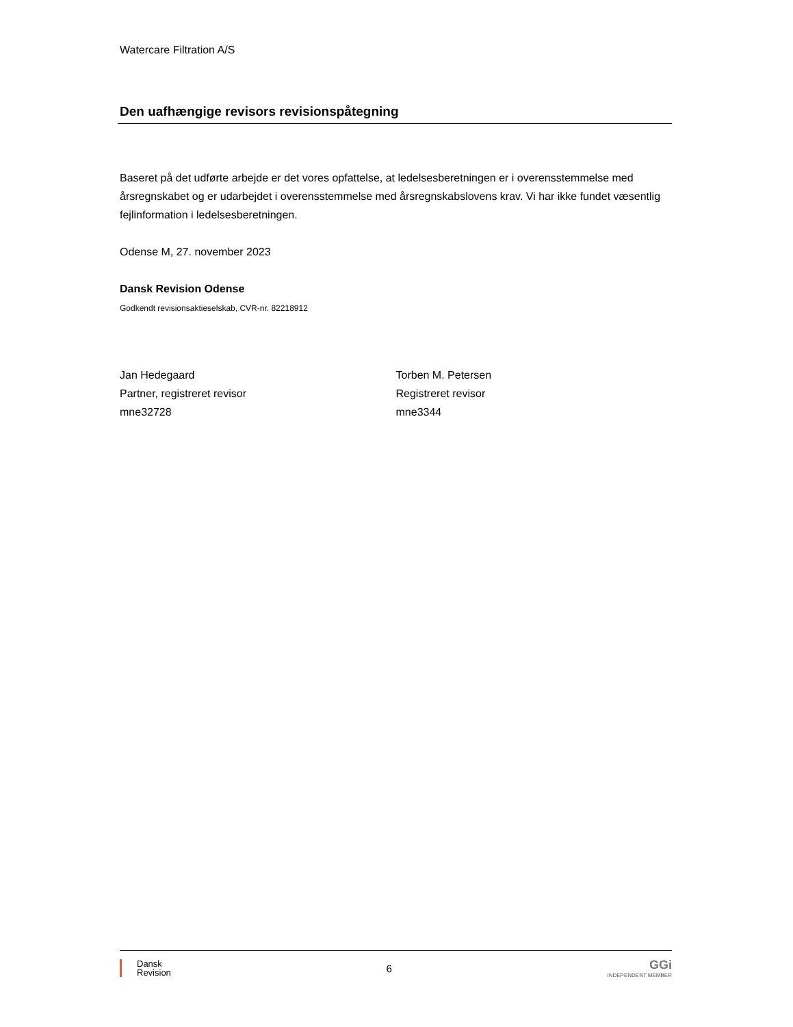Watercare Filtration A/S
Den uafhængige revisors revisionspåtegning
Baseret på det udførte arbejde er det vores opfattelse, at ledelsesberetningen er i overensstemmelse med årsregnskabet og er udarbejdet i overensstemmelse med årsregnskabslovens krav. Vi har ikke fundet væsentlig fejlinformation i ledelsesberetningen.
Odense M, 27. november 2023
Dansk Revision Odense
Godkendt revisionsaktieselskab, CVR-nr. 82218912
Jan Hedegaard
Partner, registreret revisor
mne32728
Torben M. Petersen
Registreret revisor
mne3344
Dansk
Revision
6
GGi
INDEPENDENT MEMBER